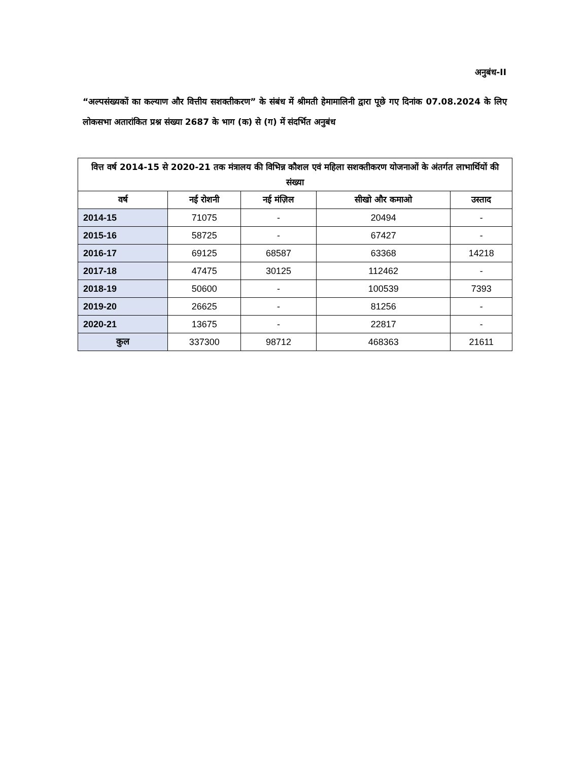अनुबंध-II
“अल्पसंख्यकों का कल्याण और वित्तीय सशक्तीकरण” के संबंध में श्रीमती हेमामालिनी द्वारा पूछे गए दिनांक 07.08.2024 के लिए लोकसभा अतारांकित प्रश्न संख्या 2687 के भाग (क) से (ग) में संदर्भित अनुबंध
| वित्त वर्ष 2014-15 से 2020-21 तक मंत्रालय की विभिन्न कौशल एवं महिला सशक्तीकरण योजनाओं के अंतर्गत लाभार्थियों की संख्या | | | | |
| --- | --- | --- | --- | --- |
| वर्ष | नई रोशनी | नई मंज़िल | सीखो और कमाओ | उस्ताद |
| 2014-15 | 71075 | - | 20494 | - |
| 2015-16 | 58725 | - | 67427 | - |
| 2016-17 | 69125 | 68587 | 63368 | 14218 |
| 2017-18 | 47475 | 30125 | 112462 | - |
| 2018-19 | 50600 | - | 100539 | 7393 |
| 2019-20 | 26625 | - | 81256 | - |
| 2020-21 | 13675 | - | 22817 | - |
| कुल | 337300 | 98712 | 468363 | 21611 |